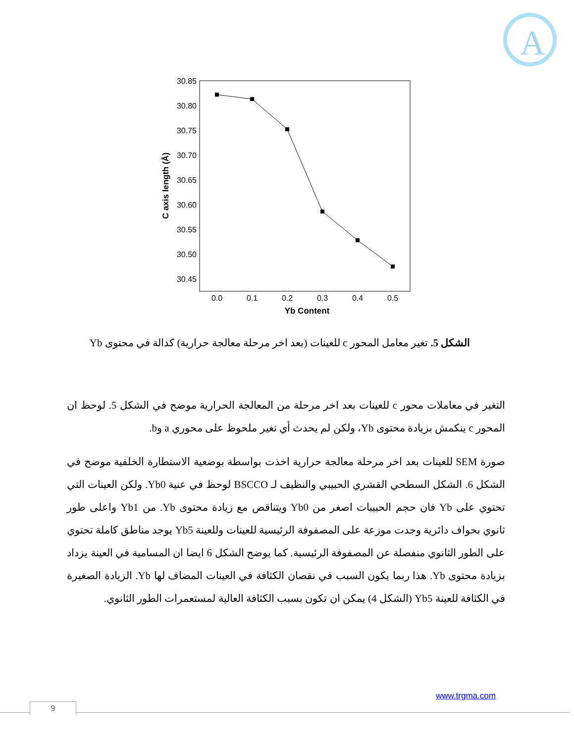A
30.85
30.80
30.75
30.70
30.65
30.60
30.55
30.50
30.45
0.0
0.1
0.2
0.3
0.4
0.5
Yb Content
C axis length (Å)
الشكل 5. تغير معامل المحور c للعينات (بعد اخر مرحلة معالجة حرارية) كدالة في محتوى Yb
التغير في معاملات محور c للعينات بعد اخر مرحلة من المعالجة الحرارية موضح في الشكل 5. لوحظ ان المحور c ينكمش بزيادة محتوى Yb، ولكن لم يحدث أي تغير ملحوظ على محوري a وb.
صورة SEM للعينات بعد اخر مرحلة معالجة حرارية اخذت بواسطة بوضعية الاستطارة الخلفية موضح في الشكل 6. الشكل السطحي القشري الحبيبي والنظيف لـ BSCCO لوحظ في عنية Yb0. ولكن العينات التي تحتوي على Yb فان حجم الحبيبات اصغر من Yb0 ويتناقص مع زيادة محتوى Yb. من Yb1 واعلى طور ثانوي بحواف دائرية وجدت موزعة على المصفوفة الرئيسية للعينات وللعينة Yb5 يوجد مناطق كاملة تحتوي على الطور الثانوي منفصلة عن المصفوفة الرئيسية. كما يوضح الشكل 6 ايضا ان المسامية في العينة يزداد بزيادة محتوى Yb. هذا ربما يكون السبب في نقصان الكثافة في العينات المضاف لها Yb. الزيادة الصغيرة في الكثافة للعينة Yb5 (الشكل 4) يمكن ان تكون بسبب الكثافة العالية لمستعمرات الطور الثانوي.
www.trgma.com
9